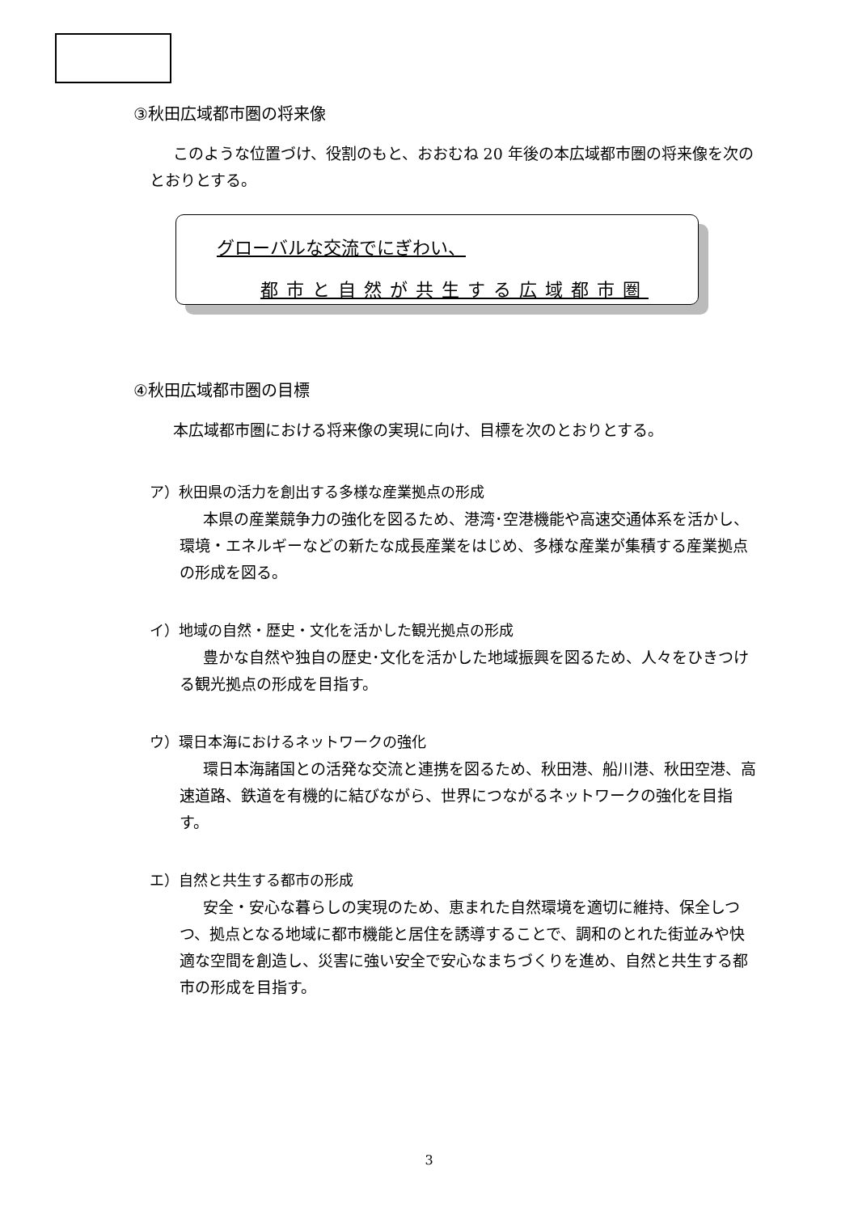③秋田広域都市圏の将来像
このような位置づけ、役割のもと、おおむね 20 年後の本広域都市圏の将来像を次のとおりとする。
グローバルな交流でにぎわい、
都市と自然が共生する広域都市圏
④秋田広域都市圏の目標
本広域都市圏における将来像の実現に向け、目標を次のとおりとする。
ア）秋田県の活力を創出する多様な産業拠点の形成
本県の産業競争力の強化を図るため、港湾･空港機能や高速交通体系を活かし、環境・エネルギーなどの新たな成長産業をはじめ、多様な産業が集積する産業拠点の形成を図る。
イ）地域の自然・歴史・文化を活かした観光拠点の形成
豊かな自然や独自の歴史･文化を活かした地域振興を図るため、人々をひきつける観光拠点の形成を目指す。
ウ）環日本海におけるネットワークの強化
環日本海諸国との活発な交流と連携を図るため、秋田港、船川港、秋田空港、高速道路、鉄道を有機的に結びながら、世界につながるネットワークの強化を目指す。
エ）自然と共生する都市の形成
安全・安心な暮らしの実現のため、恵まれた自然環境を適切に維持、保全しつつ、拠点となる地域に都市機能と居住を誘導することで、調和のとれた街並みや快適な空間を創造し、災害に強い安全で安心なまちづくりを進め、自然と共生する都市の形成を目指す。
3